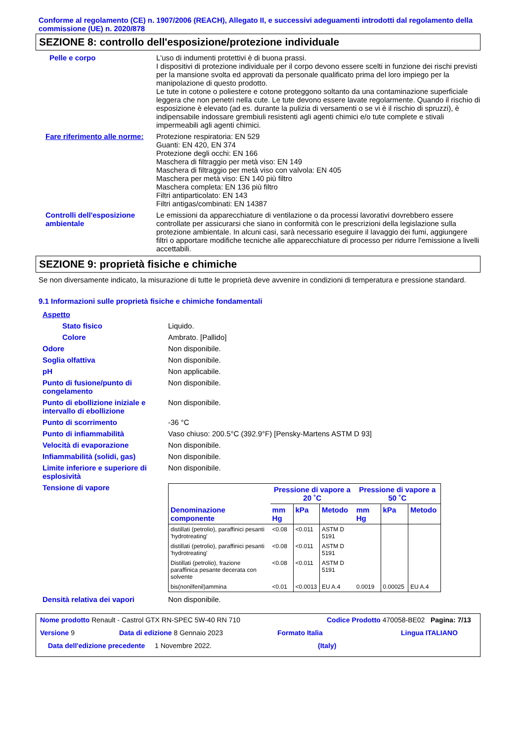Conforme al regolamento (CE) n. 1907/2006 (REACH), Allegato II, e successivi adeguamenti introdotti dal regolamento della commissione (UE) n. 2020/878
SEZIONE 8: controllo dell'esposizione/protezione individuale
Pelle e corpo L'uso di indumenti protettivi è di buona prassi.
I dispositivi di protezione individuale per il corpo devono essere scelti in funzione dei rischi previsti per la mansione svolta ed approvati da personale qualificato prima del loro impiego per la manipolazione di questo prodotto.
Le tute in cotone o poliestere e cotone proteggono soltanto da una contaminazione superficiale leggera che non penetri nella cute. Le tute devono essere lavate regolarmente. Quando il rischio di esposizione è elevato (ad es. durante la pulizia di versamenti o se vi è il rischio di spruzzi), è indipensabile indossare grembiuli resistenti agli agenti chimici e/o tute complete e stivali impermeabili agli agenti chimici.
Fare riferimento alle norme:
Protezione respiratoria: EN 529
Guanti: EN 420, EN 374
Protezione degli occhi: EN 166
Maschera di filtraggio per metà viso: EN 149
Maschera di filtraggio per metà viso con valvola: EN 405
Maschera per metà viso: EN 140 più filtro
Maschera completa: EN 136 più filtro
Filtri antiparticolato: EN 143
Filtri antigas/combinati: EN 14387
Controlli dell'esposizione ambientale
Le emissioni da apparecchiature di ventilazione o da processi lavorativi dovrebbero essere controllate per assicurarsi che siano in conformità con le prescrizioni della legislazione sulla protezione ambientale. In alcuni casi, sarà necessario eseguire il lavaggio dei fumi, aggiungere filtri o apportare modifiche tecniche alle apparecchiature di processo per ridurre l'emissione a livelli accettabili.
SEZIONE 9: proprietà fisiche e chimiche
Se non diversamente indicato, la misurazione di tutte le proprietà deve avvenire in condizioni di temperatura e pressione standard.
9.1 Informazioni sulle proprietà fisiche e chimiche fondamentali
Aspetto
Stato fisico Liquido.
Colore Ambrato. [Pallido]
Odore Non disponibile.
Soglia olfattiva Non disponibile.
pH Non applicabile.
Punto di fusione/punto di congelamento
Non disponibile.
Punto di ebollizione iniziale e intervallo di ebollizione
Non disponibile.
Punto di scorrimento -36 °C
Punto di infiammabilità Vaso chiuso: 200.5°C (392.9°F) [Pensky-Martens ASTM D 93]
Velocità di evaporazione Non disponibile.
Infiammabilità (solidi, gas) Non disponibile.
Limite inferiore e superiore di esplosività
Non disponibile.
Tensione di vapore
| | Pressione di vapore a 20 ˚C | | | Pressione di vapore a 50 ˚C | | |
| --- | --- | --- | --- | --- | --- | --- |
| Denominazione componente | mm Hg | kPa | Metodo | mm Hg | kPa | Metodo |
| distillati (petrolio), paraffinici pesanti 'hydrotreating' | <0.08 | <0.011 | ASTM D 5191 | | | |
| distillati (petrolio), paraffinici pesanti 'hydrotreating' | <0.08 | <0.011 | ASTM D 5191 | | | |
| Distillati (petrolio), frazione paraffinica pesante decerata con solvente | <0.08 | <0.011 | ASTM D 5191 | | | |
| bis(nonilfenil)ammina | <0.01 | <0.0013 | EU A.4 | 0.0019 | 0.00025 | EU A.4 |
Densità relativa dei vapori Non disponibile.
Nome prodotto Renault - Castrol GTX RN-SPEC 5W-40 RN 710 Codice Prodotto 470058-BE02
Pagina: 7/13
Versione 9 Data di edizione 8 Gennaio 2023 Formato Italia Lingua ITALIANO
Data dell'edizione precedente
1 Novembre 2022. (Italy)